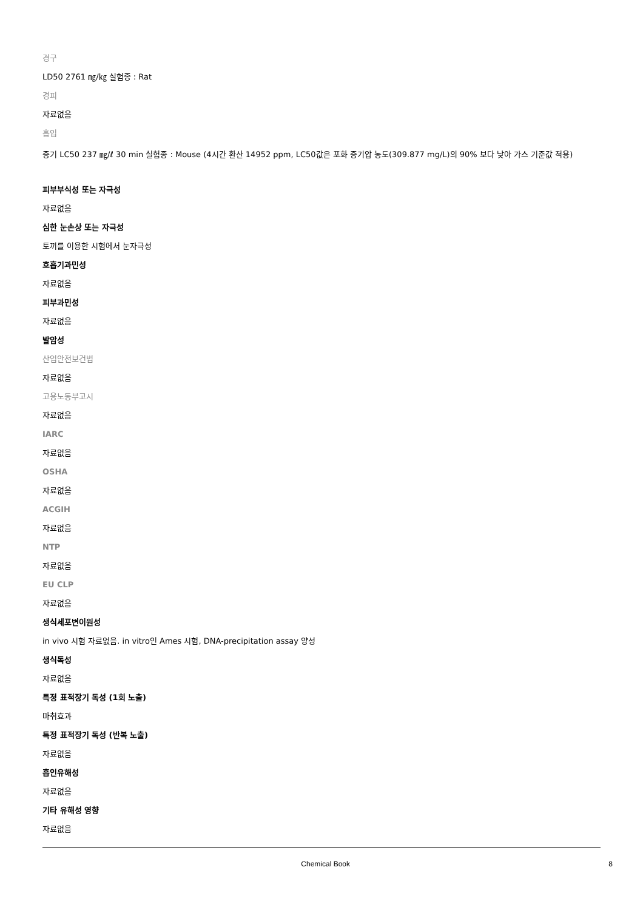경구
LD50 2761 ㎎/㎏ 실험종 : Rat
경피
자료없음
흡입
증기 LC50 237 ㎎/ℓ 30 min 실험종 : Mouse (4시간 환산 14952 ppm, LC50값은 포화 증기압 농도(309.877 mg/L)의 90% 보다 낮아 가스 기준값 적용)
피부부식성 또는 자극성
자료없음
심한 눈손상 또는 자극성
토끼를 이용한 시험에서 눈자극성
호흡기과민성
자료없음
피부과민성
자료없음
발암성
산업안전보건법
자료없음
고용노동부고시
자료없음
IARC
자료없음
OSHA
자료없음
ACGIH
자료없음
NTP
자료없음
EU CLP
자료없음
생식세포변이원성
in vivo 시험 자료없음. in vitro인 Ames 시험, DNA-precipitation assay 양성
생식독성
자료없음
특정 표적장기 독성 (1회 노출)
마취효과
특정 표적장기 독성 (반복 노출)
자료없음
흡인유해성
자료없음
기타 유해성 영향
자료없음
Chemical Book 8